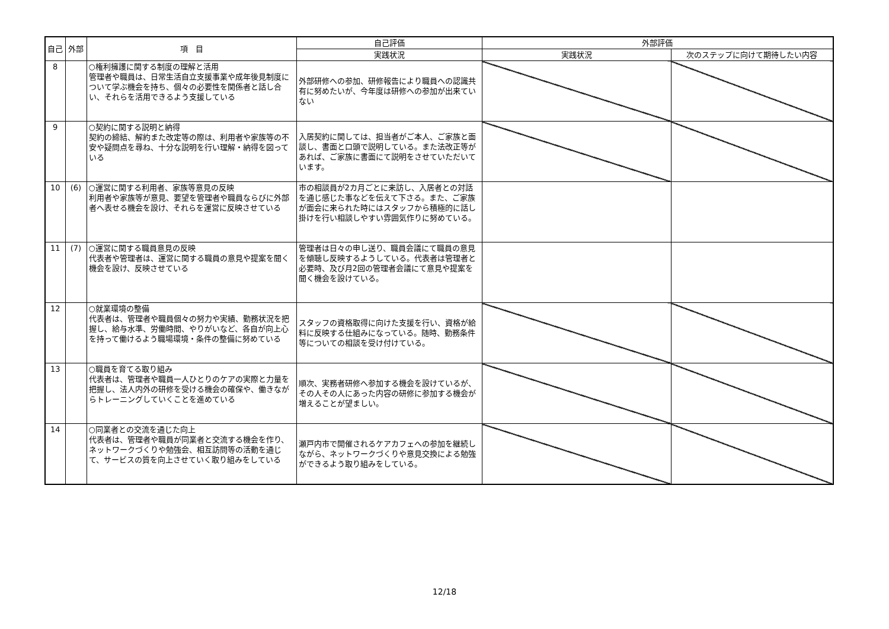| 自己 | 外部 | 項 目 | 自己評価 | 外部評価 | |
| --- | --- | --- | --- | --- | --- |
| | | | 実践状況 | 実践状況 | 次のステップに向けて期待したい内容 |
| 8 | | ○権利擁護に関する制度の理解と活用 管理者や職員は、日常生活自立支援事業や成年後見制度について学ぶ機会を持ち、個々の必要性を関係者と話し合い、それらを活用できるよう支援している | 外部研修への参加、研修報告により職員への認識共有に努めたいが、今年度は研修への参加が出来ていない | | |
| 9 | | ○契約に関する説明と納得 契約の締結、解約また改定等の際は、利用者や家族等の不安や疑問点を尋ね、十分な説明を行い理解・納得を図っている | 入居契約に関しては、担当者がご本人、ご家族と面談し、書面と口頭で説明している。また法改正等があれば、ご家族に書面にて説明をさせていただいています。 | | |
| 10 | (6) | ○運営に関する利用者、家族等意見の反映 利用者や家族等が意見、要望を管理者や職員ならびに外部者へ表せる機会を設け、それらを運営に反映させている | 市の相談員が2カ月ごとに来訪し、入居者との対話を通じ感じた事などを伝えて下さる。また、ご家族が面会に来られた時にはスタッフから積極的に話し掛けを行い相談しやすい雰囲気作りに努めている。 | | |
| 11 | (7) | ○運営に関する職員意見の反映 代表者や管理者は、運営に関する職員の意見や提案を聞く機会を設け、反映させている | 管理者は日々の申し送り、職員会議にて職員の意見を傾聴し反映するようしている。代表者は管理者と必要時、及び月2回の管理者会議にて意見や提案を聞く機会を設けている。 | | |
| 12 | | ○就業環境の整備 代表者は、管理者や職員個々の努力や実績、勤務状況を把握し、給与水準、労働時間、やりがいなど、各自が向上心を持って働けるよう職場環境・条件の整備に努めている | スタッフの資格取得に向けた支援を行い、資格が給料に反映する仕組みになっている。随時、勤務条件等についての相談を受け付けている。 | | |
| 13 | | ○職員を育てる取り組み 代表者は、管理者や職員一人ひとりのケアの実際と力量を把握し、法人内外の研修を受ける機会の確保や、働きながらトレーニングしていくことを進めている | 順次、実務者研修へ参加する機会を設けているが、その人その人にあった内容の研修に参加する機会が増えることが望ましい。 | | |
| 14 | | ○同業者との交流を通じた向上 代表者は、管理者や職員が同業者と交流する機会を作り、ネットワークづくりや勉強会、相互訪問等の活動を通じて、サービスの質を向上させていく取り組みをしている | 瀬戸内市で開催されるケアカフェへの参加を継続しながら、ネットワークづくりや意見交換による勉強ができるよう取り組みをしている。 | | |
12/18